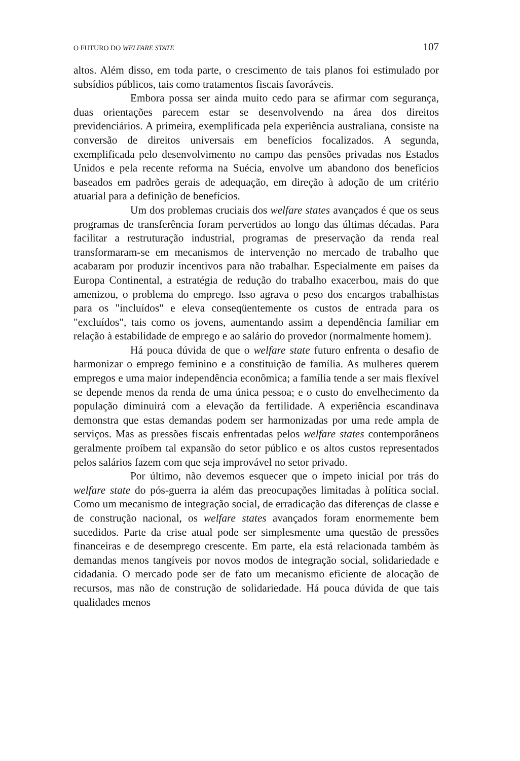O FUTURO DO WELFARE STATE 107
altos. Além disso, em toda parte, o crescimento de tais planos foi estimulado por subsídios públicos, tais como tratamentos fiscais favoráveis.
Embora possa ser ainda muito cedo para se afirmar com segurança, duas orientações parecem estar se desenvolvendo na área dos direitos previdenciários. A primeira, exemplificada pela experiência australiana, consiste na conversão de direitos universais em benefícios focalizados. A segunda, exemplificada pelo desenvolvimento no campo das pensões privadas nos Estados Unidos e pela recente reforma na Suécia, envolve um abandono dos benefícios baseados em padrões gerais de adequação, em direção à adoção de um critério atuarial para a definição de benefícios.
Um dos problemas cruciais dos welfare states avançados é que os seus programas de transferência foram pervertidos ao longo das últimas décadas. Para facilitar a restruturação industrial, programas de preservação da renda real transformaram-se em mecanismos de intervenção no mercado de trabalho que acabaram por produzir incentivos para não trabalhar. Especialmente em países da Europa Continental, a estratégia de redução do trabalho exacerbou, mais do que amenizou, o problema do emprego. Isso agrava o peso dos encargos trabalhistas para os "incluídos" e eleva conseqüentemente os custos de entrada para os "excluídos", tais como os jovens, aumentando assim a dependência familiar em relação à estabilidade de emprego e ao salário do provedor (normalmente homem).
Há pouca dúvida de que o welfare state futuro enfrenta o desafio de harmonizar o emprego feminino e a constituição de família. As mulheres querem empregos e uma maior independência econômica; a família tende a ser mais flexível se depende menos da renda de uma única pessoa; e o custo do envelhecimento da população diminuirá com a elevação da fertilidade. A experiência escandinava demonstra que estas demandas podem ser harmonizadas por uma rede ampla de serviços. Mas as pressões fiscais enfrentadas pelos welfare states contemporâneos geralmente proíbem tal expansão do setor público e os altos custos representados pelos salários fazem com que seja improvável no setor privado.
Por último, não devemos esquecer que o ímpeto inicial por trás do welfare state do pós-guerra ia além das preocupações limitadas à política social. Como um mecanismo de integração social, de erradicação das diferenças de classe e de construção nacional, os welfare states avançados foram enormemente bem sucedidos. Parte da crise atual pode ser simplesmente uma questão de pressões financeiras e de desemprego crescente. Em parte, ela está relacionada também às demandas menos tangíveis por novos modos de integração social, solidariedade e cidadania. O mercado pode ser de fato um mecanismo eficiente de alocação de recursos, mas não de construção de solidariedade. Há pouca dúvida de que tais qualidades menos